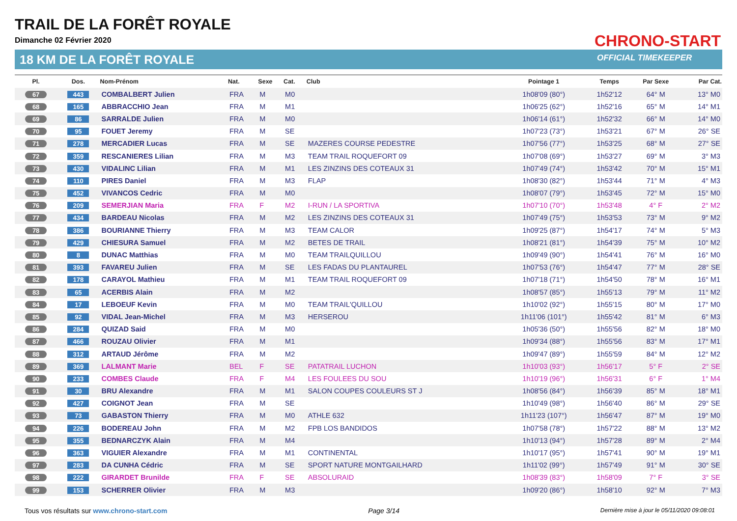TRAIL DE LA FORÊT ROYALE
Dimanche 02 Février 2020
18 KM DE LA FORÊT ROYALE
CHRONO-START
OFFICIAL TIMEKEEPER
| Pl. | Dos. | Nom-Prénom | Nat. | Sexe | Cat. | Club | Pointage 1 | Temps | Par Sexe | Par Cat. |
| --- | --- | --- | --- | --- | --- | --- | --- | --- | --- | --- |
| 67 | 443 | COMBALBERT Julien | FRA | M | M0 | | 1h08'09 (80°) | 1h52'12 | 64° M | 13° M0 |
| 68 | 165 | ABBRACCHIO Jean | FRA | M | M1 | | 1h06'25 (62°) | 1h52'16 | 65° M | 14° M1 |
| 69 | 86 | SARRALDE Julien | FRA | M | M0 | | 1h06'14 (61°) | 1h52'32 | 66° M | 14° M0 |
| 70 | 95 | FOUET Jeremy | FRA | M | SE | | 1h07'23 (73°) | 1h53'21 | 67° M | 26° SE |
| 71 | 278 | MERCADIER Lucas | FRA | M | SE | MAZERES COURSE PEDESTRE | 1h07'56 (77°) | 1h53'25 | 68° M | 27° SE |
| 72 | 359 | RESCANIERES Lilian | FRA | M | M3 | TEAM TRAIL ROQUEFORT 09 | 1h07'08 (69°) | 1h53'27 | 69° M | 3° M3 |
| 73 | 430 | VIDALINC Lilian | FRA | M | M1 | LES ZINZINS DES COTEAUX 31 | 1h07'49 (74°) | 1h53'42 | 70° M | 15° M1 |
| 74 | 110 | PIRES Daniel | FRA | M | M3 | FLAP | 1h08'30 (82°) | 1h53'44 | 71° M | 4° M3 |
| 75 | 452 | VIVANCOS Cedric | FRA | M | M0 | | 1h08'07 (79°) | 1h53'45 | 72° M | 15° M0 |
| 76 | 209 | SEMERJIAN Maria | FRA | F | M2 | I-RUN / LA SPORTIVA | 1h07'10 (70°) | 1h53'48 | 4° F | 2° M2 |
| 77 | 434 | BARDEAU Nicolas | FRA | M | M2 | LES ZINZINS DES COTEAUX 31 | 1h07'49 (75°) | 1h53'53 | 73° M | 9° M2 |
| 78 | 386 | BOURIANNE Thierry | FRA | M | M3 | TEAM CALOR | 1h09'25 (87°) | 1h54'17 | 74° M | 5° M3 |
| 79 | 429 | CHIESURA Samuel | FRA | M | M2 | BETES DE TRAIL | 1h08'21 (81°) | 1h54'39 | 75° M | 10° M2 |
| 80 | 8 | DUNAC Matthias | FRA | M | M0 | TEAM TRAILQUILLOU | 1h09'49 (90°) | 1h54'41 | 76° M | 16° M0 |
| 81 | 393 | FAVAREU Julien | FRA | M | SE | LES FADAS DU PLANTAUREL | 1h07'53 (76°) | 1h54'47 | 77° M | 28° SE |
| 82 | 178 | CARAYOL Mathieu | FRA | M | M1 | TEAM TRAIL ROQUEFORT 09 | 1h07'18 (71°) | 1h54'50 | 78° M | 16° M1 |
| 83 | 65 | ACERBIS Alain | FRA | M | M2 | | 1h08'57 (85°) | 1h55'13 | 79° M | 11° M2 |
| 84 | 17 | LEBOEUF Kevin | FRA | M | M0 | TEAM TRAIL'QUILLOU | 1h10'02 (92°) | 1h55'15 | 80° M | 17° M0 |
| 85 | 92 | VIDAL Jean-Michel | FRA | M | M3 | HERSEROU | 1h11'06 (101°) | 1h55'42 | 81° M | 6° M3 |
| 86 | 284 | QUIZAD Said | FRA | M | M0 | | 1h05'36 (50°) | 1h55'56 | 82° M | 18° M0 |
| 87 | 466 | ROUZAU Olivier | FRA | M | M1 | | 1h09'34 (88°) | 1h55'56 | 83° M | 17° M1 |
| 88 | 312 | ARTAUD Jérôme | FRA | M | M2 | | 1h09'47 (89°) | 1h55'59 | 84° M | 12° M2 |
| 89 | 369 | LALMANT Marie | BEL | F | SE | PATATRAIL LUCHON | 1h10'03 (93°) | 1h56'17 | 5° F | 2° SE |
| 90 | 233 | COMBES Claude | FRA | F | M4 | LES FOULEES DU SOU | 1h10'19 (96°) | 1h56'31 | 6° F | 1° M4 |
| 91 | 30 | BRU Alexandre | FRA | M | M1 | SALON COUPES COULEURS ST J | 1h08'56 (84°) | 1h56'39 | 85° M | 18° M1 |
| 92 | 427 | COIGNOT Jean | FRA | M | SE | | 1h10'49 (98°) | 1h56'40 | 86° M | 29° SE |
| 93 | 73 | GABASTON Thierry | FRA | M | M0 | ATHLE 632 | 1h11'23 (107°) | 1h56'47 | 87° M | 19° M0 |
| 94 | 226 | BODEREAU John | FRA | M | M2 | FPB LOS BANDIDOS | 1h07'58 (78°) | 1h57'22 | 88° M | 13° M2 |
| 95 | 355 | BEDNARCZYK Alain | FRA | M | M4 | | 1h10'13 (94°) | 1h57'28 | 89° M | 2° M4 |
| 96 | 363 | VIGUIER Alexandre | FRA | M | M1 | CONTINENTAL | 1h10'17 (95°) | 1h57'41 | 90° M | 19° M1 |
| 97 | 283 | DA CUNHA Cédric | FRA | M | SE | SPORT NATURE MONTGAILHARD | 1h11'02 (99°) | 1h57'49 | 91° M | 30° SE |
| 98 | 222 | GIRARDET Brunilde | FRA | F | SE | ABSOLURAID | 1h08'39 (83°) | 1h58'09 | 7° F | 3° SE |
| 99 | 153 | SCHERRER Olivier | FRA | M | M3 | | 1h09'20 (86°) | 1h58'10 | 92° M | 7° M3 |
Tous vos résultats sur www.chrono-start.com Page 3/14 Dernière mise à jour le 05/11/2020 09:08:01